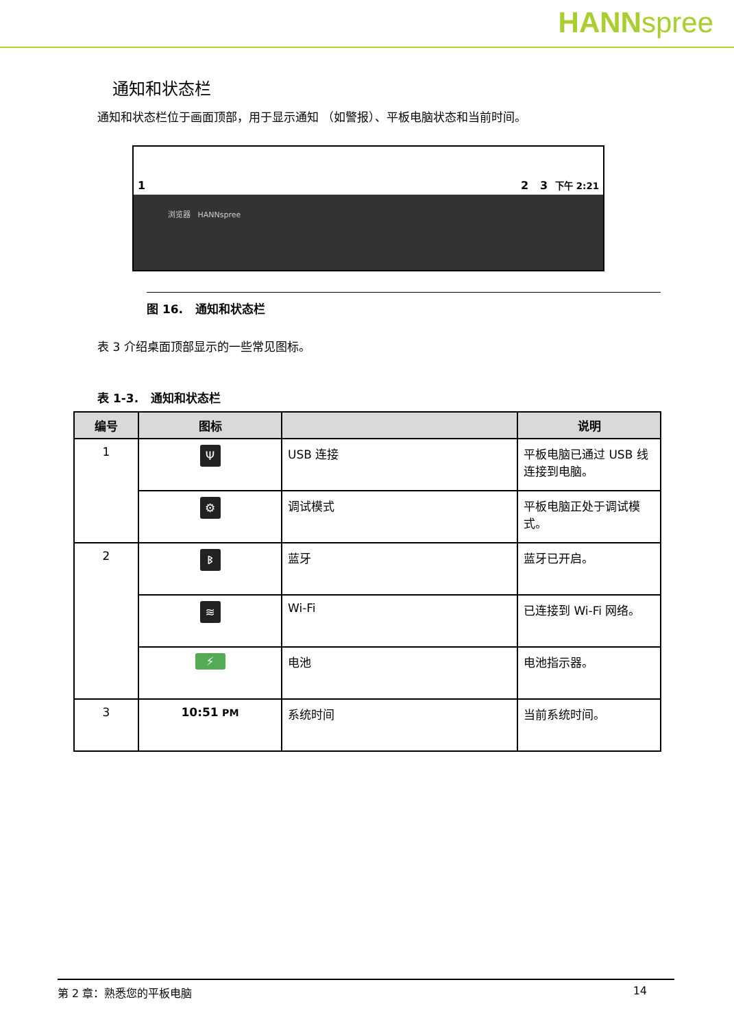HANNspree
通知和状态栏
通知和状态栏位于画面顶部，用于显示通知 （如警报）、平板电脑状态和当前时间。
1 2 3 下午 2:21
浏览器 HANNspree
图 16. 通知和状态栏
表 3 介绍桌面顶部显示的一些常见图标。
表 1-3. 通知和状态栏
| 编号 | 图标 | | 说明 |
| --- | --- | --- | --- |
| 1 | Ψ | USB 连接 | 平板电脑已通过 USB 线连接到电脑。 |
| | ⚙ | 调试模式 | 平板电脑正处于调试模式。 |
| 2 | ᛒ | 蓝牙 | 蓝牙已开启。 |
| | ≋ | Wi-Fi | 已连接到 Wi-Fi 网络。 |
| | ⚡ | 电池 | 电池指示器。 |
| 3 | 10:51 PM | 系统时间 | 当前系统时间。 |
第 2 章：熟悉您的平板电脑 14